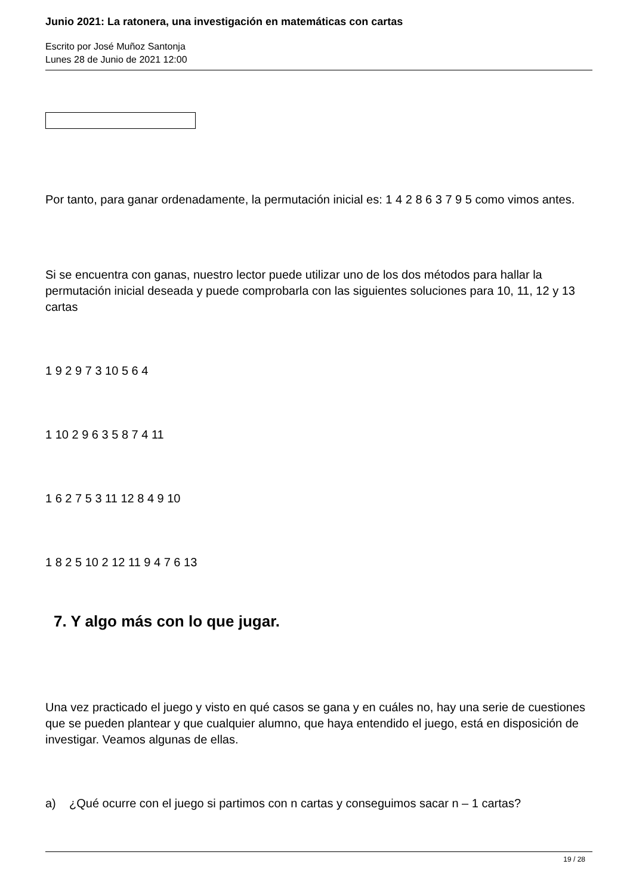Junio 2021: La ratonera, una investigación en matemáticas con cartas
Escrito por José Muñoz Santonja
Lunes 28 de Junio de 2021 12:00
Por tanto, para ganar ordenadamente, la permutación inicial es: 1 4 2 8 6 3 7 9 5 como vimos antes.
Si se encuentra con ganas, nuestro lector puede utilizar uno de los dos métodos para hallar la permutación inicial deseada y puede comprobarla con las siguientes soluciones para 10, 11, 12 y 13 cartas
1 9 2 9 7 3 10 5 6 4
1 10 2 9 6 3 5 8 7 4 11
1 6 2 7 5 3 11 12 8 4 9 10
1 8 2 5 10 2 12 11 9 4 7 6 13
7. Y algo más con lo que jugar.
Una vez practicado el juego y visto en qué casos se gana y en cuáles no, hay una serie de cuestiones que se pueden plantear y que cualquier alumno, que haya entendido el juego, está en disposición de investigar. Veamos algunas de ellas.
a) ¿Qué ocurre con el juego si partimos con n cartas y conseguimos sacar n – 1 cartas?
19 / 28